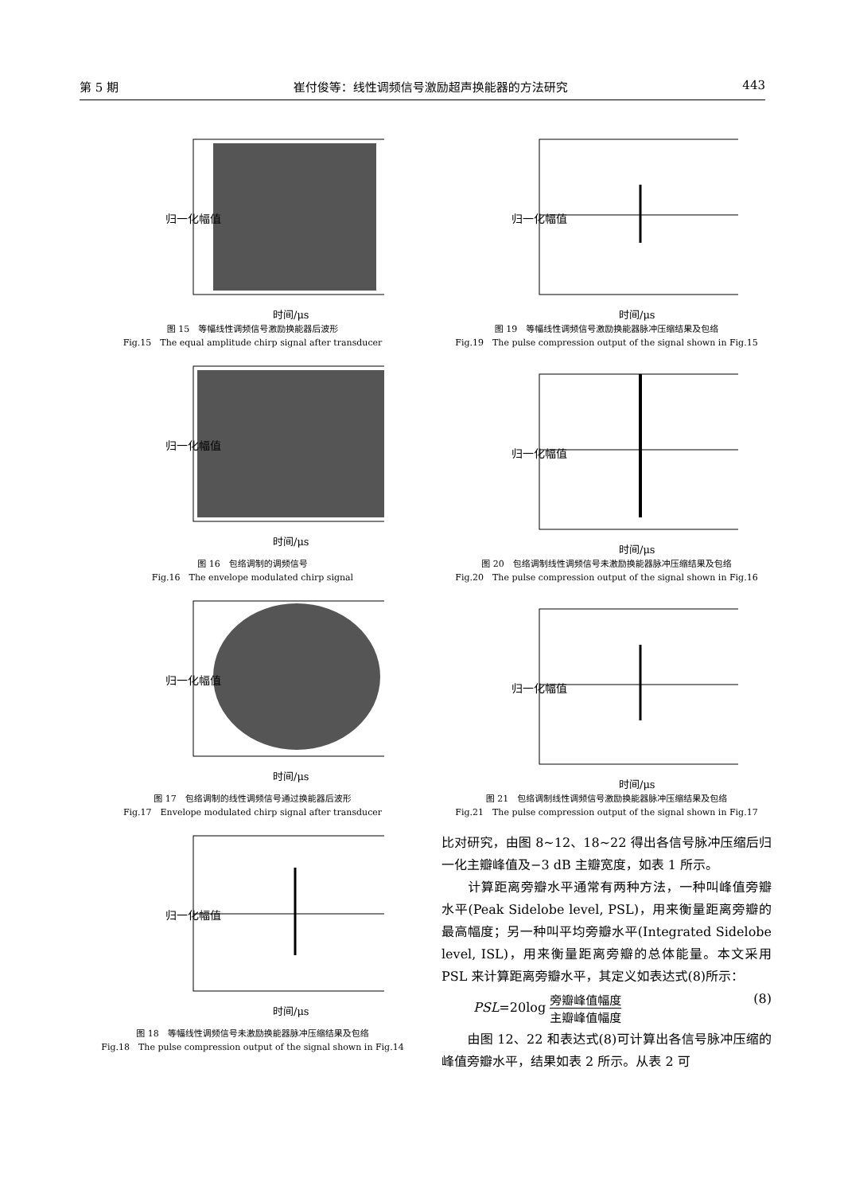第 5 期 崔付俊等：线性调频信号激励超声换能器的方法研究 443
归一化幅值
时间/μs
图 15　等幅线性调频信号激励换能器后波形
Fig.15　The equal amplitude chirp signal after transducer
归一化幅值
时间/μs
图 16　包络调制的调频信号
Fig.16　The envelope modulated chirp signal
归一化幅值
时间/μs
图 17　包络调制的线性调频信号通过换能器后波形
Fig.17　Envelope modulated chirp signal after transducer
归一化幅值
时间/μs
图 18　等幅线性调频信号未激励换能器脉冲压缩结果及包络
Fig.18　The pulse compression output of the signal shown in Fig.14
归一化幅值
时间/μs
图 19　等幅线性调频信号激励换能器脉冲压缩结果及包络
Fig.19　The pulse compression output of the signal shown in Fig.15
归一化幅值
时间/μs
图 20　包络调制线性调频信号未激励换能器脉冲压缩结果及包络
Fig.20　The pulse compression output of the signal shown in Fig.16
归一化幅值
时间/μs
图 21　包络调制线性调频信号激励换能器脉冲压缩结果及包络
Fig.21　The pulse compression output of the signal shown in Fig.17
比对研究，由图 8~12、18~22 得出各信号脉冲压缩后归一化主瓣峰值及−3 dB 主瓣宽度，如表 1 所示。
　　计算距离旁瓣水平通常有两种方法，一种叫峰值旁瓣水平(Peak Sidelobe level, PSL)，用来衡量距离旁瓣的最高幅度；另一种叫平均旁瓣水平(Integrated Sidelobe level, ISL)，用来衡量距离旁瓣的总体能量。本文采用 PSL 来计算距离旁瓣水平，其定义如表达式(8)所示：
PSL=20log 旁瓣峰值幅度 主瓣峰值幅度 (8)
　　由图 12、22 和表达式(8)可计算出各信号脉冲压缩的峰值旁瓣水平，结果如表 2 所示。从表 2 可